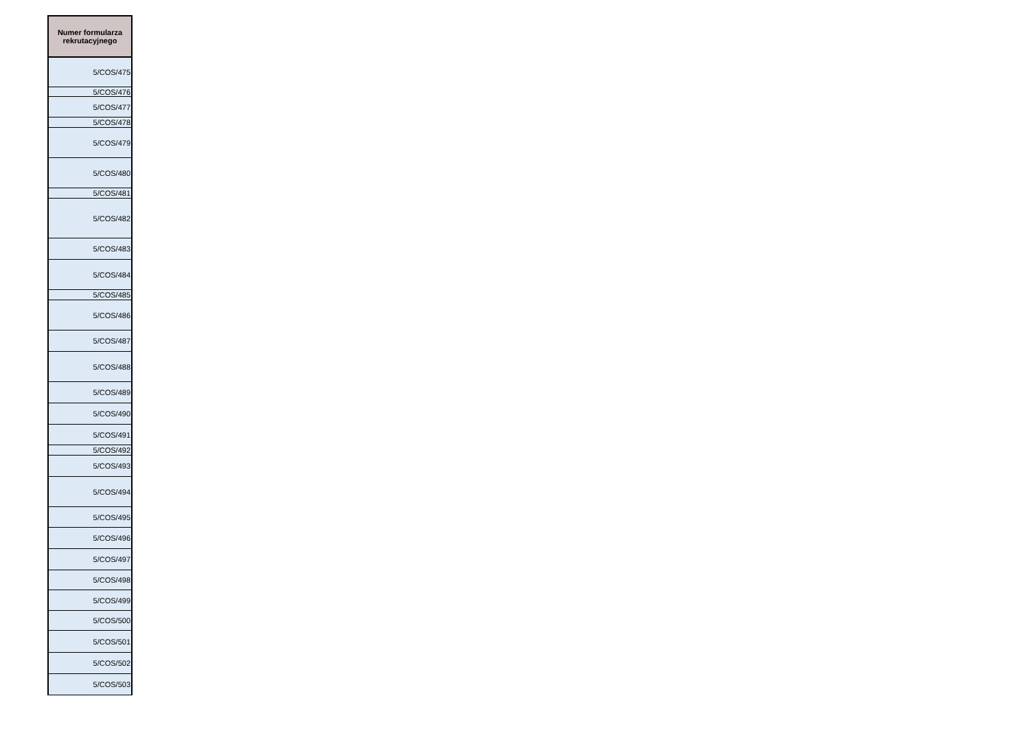| Numer formularza rekrutacyjnego |
| --- |
| 5/COS/475 |
| 5/COS/476 |
| 5/COS/477 |
| 5/COS/478 |
| 5/COS/479 |
| 5/COS/480 |
| 5/COS/481 |
| 5/COS/482 |
| 5/COS/483 |
| 5/COS/484 |
| 5/COS/485 |
| 5/COS/486 |
| 5/COS/487 |
| 5/COS/488 |
| 5/COS/489 |
| 5/COS/490 |
| 5/COS/491 |
| 5/COS/492 |
| 5/COS/493 |
| 5/COS/494 |
| 5/COS/495 |
| 5/COS/496 |
| 5/COS/497 |
| 5/COS/498 |
| 5/COS/499 |
| 5/COS/500 |
| 5/COS/501 |
| 5/COS/502 |
| 5/COS/503 |